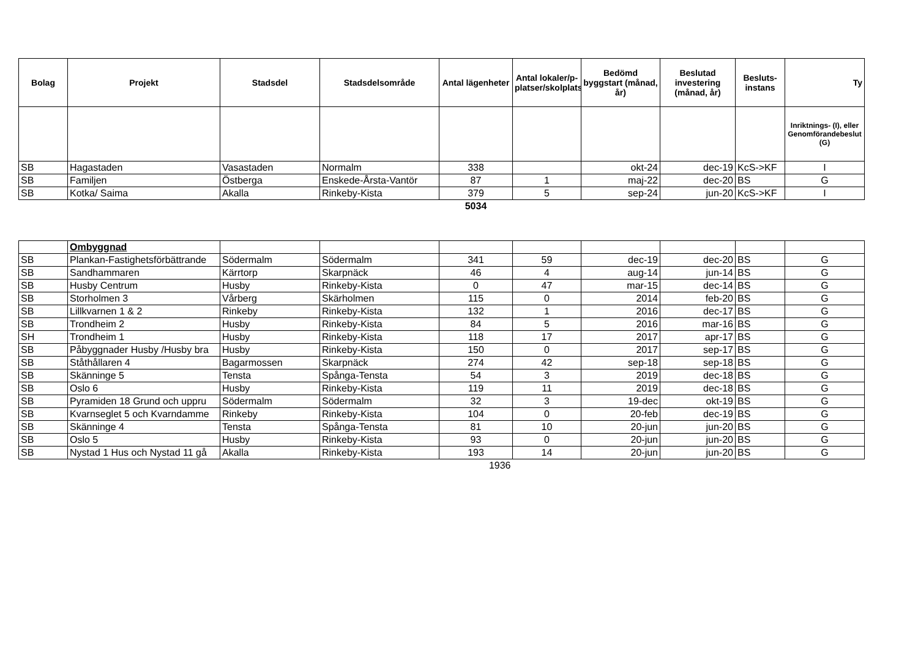| Bolag | Projekt | Stadsdel | Stadsdelsområde | Antal lägenheter | Antal lokaler/p-platser/skolplatser | Bedömd byggstart (månad, år) | Beslutad investering (månad, år) | Besluts-instans | Ty |
| --- | --- | --- | --- | --- | --- | --- | --- | --- | --- |
| | | | | | | | | | Inriktnings- (I), eller Genomförandebeslut (G) |
| SB | Hagastaden | Vasastaden | Normalm | 338 | | okt-24 | dec-19 | KcS->KF | I |
| SB | Familjen | Östberga | Enskede-Årsta-Vantör | 87 | 1 | maj-22 | dec-20 | BS | G |
| SB | Kotka/ Saima | Akalla | Rinkeby-Kista | 379 | 5 | sep-24 | jun-20 | KcS->KF | I |
| | | | | 5034 | | | | | |
| | Ombyggnad | | | | | | | | |
| SB | Plankan-Fastighetsförbättrande | Södermalm | Södermalm | 341 | 59 | dec-19 | dec-20 | BS | G |
| SB | Sandhammaren | Kärrtorp | Skarpnäck | 46 | 4 | aug-14 | jun-14 | BS | G |
| SB | Husby Centrum | Husby | Rinkeby-Kista | 0 | 47 | mar-15 | dec-14 | BS | G |
| SB | Storholmen 3 | Vårberg | Skärholmen | 115 | 0 | 2014 | feb-20 | BS | G |
| SB | Lillkvarnen 1 & 2 | Rinkeby | Rinkeby-Kista | 132 | 1 | 2016 | dec-17 | BS | G |
| SB | Trondheim 2 | Husby | Rinkeby-Kista | 84 | 5 | 2016 | mar-16 | BS | G |
| SH | Trondheim 1 | Husby | Rinkeby-Kista | 118 | 17 | 2017 | apr-17 | BS | G |
| SB | Påbyggnader Husby /Husby bra | Husby | Rinkeby-Kista | 150 | 0 | 2017 | sep-17 | BS | G |
| SB | Ståthållaren 4 | Bagarmossen | Skarpnäck | 274 | 42 | sep-18 | sep-18 | BS | G |
| SB | Skänninge 5 | Tensta | Spånga-Tensta | 54 | 3 | 2019 | dec-18 | BS | G |
| SB | Oslo 6 | Husby | Rinkeby-Kista | 119 | 11 | 2019 | dec-18 | BS | G |
| SB | Pyramiden 18 Grund och uppru | Södermalm | Södermalm | 32 | 3 | 19-dec | okt-19 | BS | G |
| SB | Kvarnseglet 5 och Kvarndamme | Rinkeby | Rinkeby-Kista | 104 | 0 | 20-feb | dec-19 | BS | G |
| SB | Skänninge 4 | Tensta | Spånga-Tensta | 81 | 10 | 20-jun | jun-20 | BS | G |
| SB | Oslo 5 | Husby | Rinkeby-Kista | 93 | 0 | 20-jun | jun-20 | BS | G |
| SB | Nystad 1 Hus och Nystad 11 gå | Akalla | Rinkeby-Kista | 193 | 14 | 20-jun | jun-20 | BS | G |
| | | | | 1936 | | | | | |